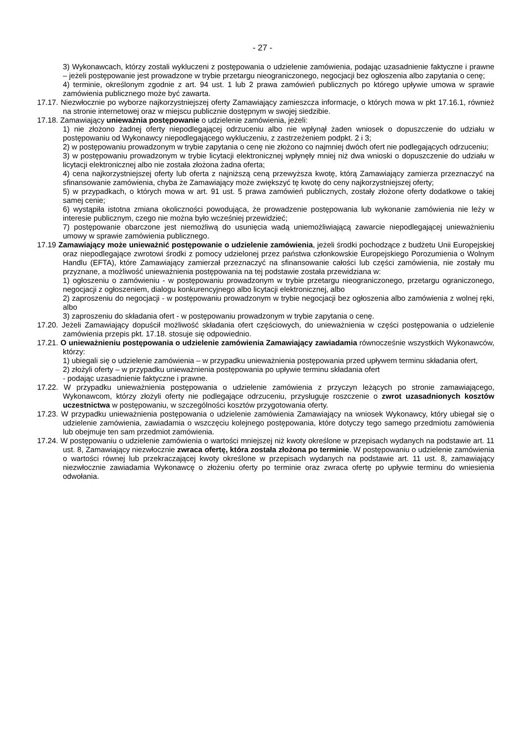- 27 -
3) Wykonawcach, którzy zostali wykluczeni z postępowania o udzielenie zamówienia, podając uzasadnienie faktyczne i prawne – jeżeli postępowanie jest prowadzone w trybie przetargu nieograniczonego, negocjacji bez ogłoszenia albo zapytania o cenę;
4) terminie, określonym zgodnie z art. 94 ust. 1 lub 2 prawa zamówień publicznych po którego upływie umowa w sprawie zamówienia publicznego może być zawarta.
17.17. Niezwłocznie po wyborze najkorzystniejszej oferty Zamawiający zamieszcza informacje, o których mowa w pkt 17.16.1, również na stronie internetowej oraz w miejscu publicznie dostępnym w swojej siedzibie.
17.18. Zamawiający unieważnia postępowanie o udzielenie zamówienia, jeżeli:
1) nie złożono żadnej oferty niepodlegającej odrzuceniu albo nie wpłynął żaden wniosek o dopuszczenie do udziału w postępowaniu od Wykonawcy niepodlegającego wykluczeniu, z zastrzeżeniem podpkt. 2 i 3;
2) w postępowaniu prowadzonym w trybie zapytania o cenę nie złożono co najmniej dwóch ofert nie podlegających odrzuceniu;
3) w postępowaniu prowadzonym w trybie licytacji elektronicznej wpłynęły mniej niż dwa wnioski o dopuszczenie do udziału w licytacji elektronicznej albo nie została złożona żadna oferta;
4) cena najkorzystniejszej oferty lub oferta z najniższą ceną przewyższa kwotę, którą Zamawiający zamierza przeznaczyć na sfinansowanie zamówienia, chyba że Zamawiający może zwiększyć tę kwotę do ceny najkorzystniejszej oferty;
5) w przypadkach, o których mowa w art. 91 ust. 5 prawa zamówień publicznych, zostały złożone oferty dodatkowe o takiej samej cenie;
6) wystąpiła istotna zmiana okoliczności powodująca, że prowadzenie postępowania lub wykonanie zamówienia nie leży w interesie publicznym, czego nie można było wcześniej przewidzieć;
7) postępowanie obarczone jest niemożliwą do usunięcia wadą uniemożliwiającą zawarcie niepodlegającej unieważnieniu umowy w sprawie zamówienia publicznego.
17.19 Zamawiający może unieważnić postępowanie o udzielenie zamówienia, jeżeli środki pochodzące z budżetu Unii Europejskiej oraz niepodlegające zwrotowi środki z pomocy udzielonej przez państwa członkowskie Europejskiego Porozumienia o Wolnym Handlu (EFTA), które Zamawiający zamierzał przeznaczyć na sfinansowanie całości lub części zamówienia, nie zostały mu przyznane, a możliwość unieważnienia postępowania na tej podstawie została przewidziana w:
1) ogłoszeniu o zamówieniu - w postępowaniu prowadzonym w trybie przetargu nieograniczonego, przetargu ograniczonego, negocjacji z ogłoszeniem, dialogu konkurencyjnego albo licytacji elektronicznej, albo
2) zaproszeniu do negocjacji - w postępowaniu prowadzonym w trybie negocjacji bez ogłoszenia albo zamówienia z wolnej ręki, albo
3) zaproszeniu do składania ofert - w postępowaniu prowadzonym w trybie zapytania o cenę.
17.20. Jeżeli Zamawiający dopuścił możliwość składania ofert częściowych, do unieważnienia w części postępowania o udzielenie zamówienia przepis pkt. 17.18. stosuje się odpowiednio.
17.21. O unieważnieniu postępowania o udzielenie zamówienia Zamawiający zawiadamia równocześnie wszystkich Wykonawców, którzy:
1) ubiegali się o udzielenie zamówienia – w przypadku unieważnienia postępowania przed upływem terminu składania ofert,
2) złożyli oferty – w przypadku unieważnienia postępowania po upływie terminu składania ofert
- podając uzasadnienie faktyczne i prawne.
17.22. W przypadku unieważnienia postępowania o udzielenie zamówienia z przyczyn leżących po stronie zamawiającego, Wykonawcom, którzy złożyli oferty nie podlegające odrzuceniu, przysługuje roszczenie o zwrot uzasadnionych kosztów uczestnictwa w postępowaniu, w szczególności kosztów przygotowania oferty.
17.23. W przypadku unieważnienia postępowania o udzielenie zamówienia Zamawiający na wniosek Wykonawcy, który ubiegał się o udzielenie zamówienia, zawiadamia o wszczęciu kolejnego postępowania, które dotyczy tego samego przedmiotu zamówienia lub obejmuje ten sam przedmiot zamówienia.
17.24. W postępowaniu o udzielenie zamówienia o wartości mniejszej niż kwoty określone w przepisach wydanych na podstawie art. 11 ust. 8, Zamawiający niezwłocznie zwraca ofertę, która została złożona po terminie. W postępowaniu o udzielenie zamówienia o wartości równej lub przekraczającej kwoty określone w przepisach wydanych na podstawie art. 11 ust. 8, zamawiający niezwłocznie zawiadamia Wykonawcę o złożeniu oferty po terminie oraz zwraca ofertę po upływie terminu do wniesienia odwołania.